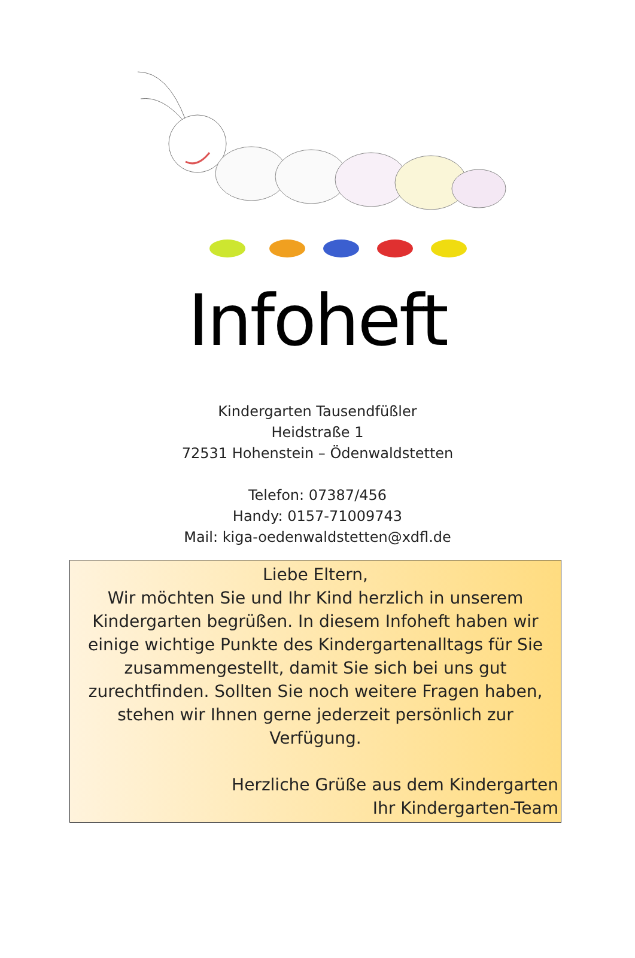Infoheft
Kindergarten Tausendfüßler
Heidstraße 1
72531 Hohenstein – Ödenwaldstetten
Telefon: 07387/456
Handy: 0157-71009743
Mail: kiga-oedenwaldstetten@xdfl.de
Liebe Eltern,
Wir möchten Sie und Ihr Kind herzlich in unserem Kindergarten begrüßen. In diesem Infoheft haben wir einige wichtige Punkte des Kindergartenalltags für Sie zusammengestellt, damit Sie sich bei uns gut zurechtfinden. Sollten Sie noch weitere Fragen haben, stehen wir Ihnen gerne jederzeit persönlich zur Verfügung.
Herzliche Grüße aus dem Kindergarten
Ihr Kindergarten-Team